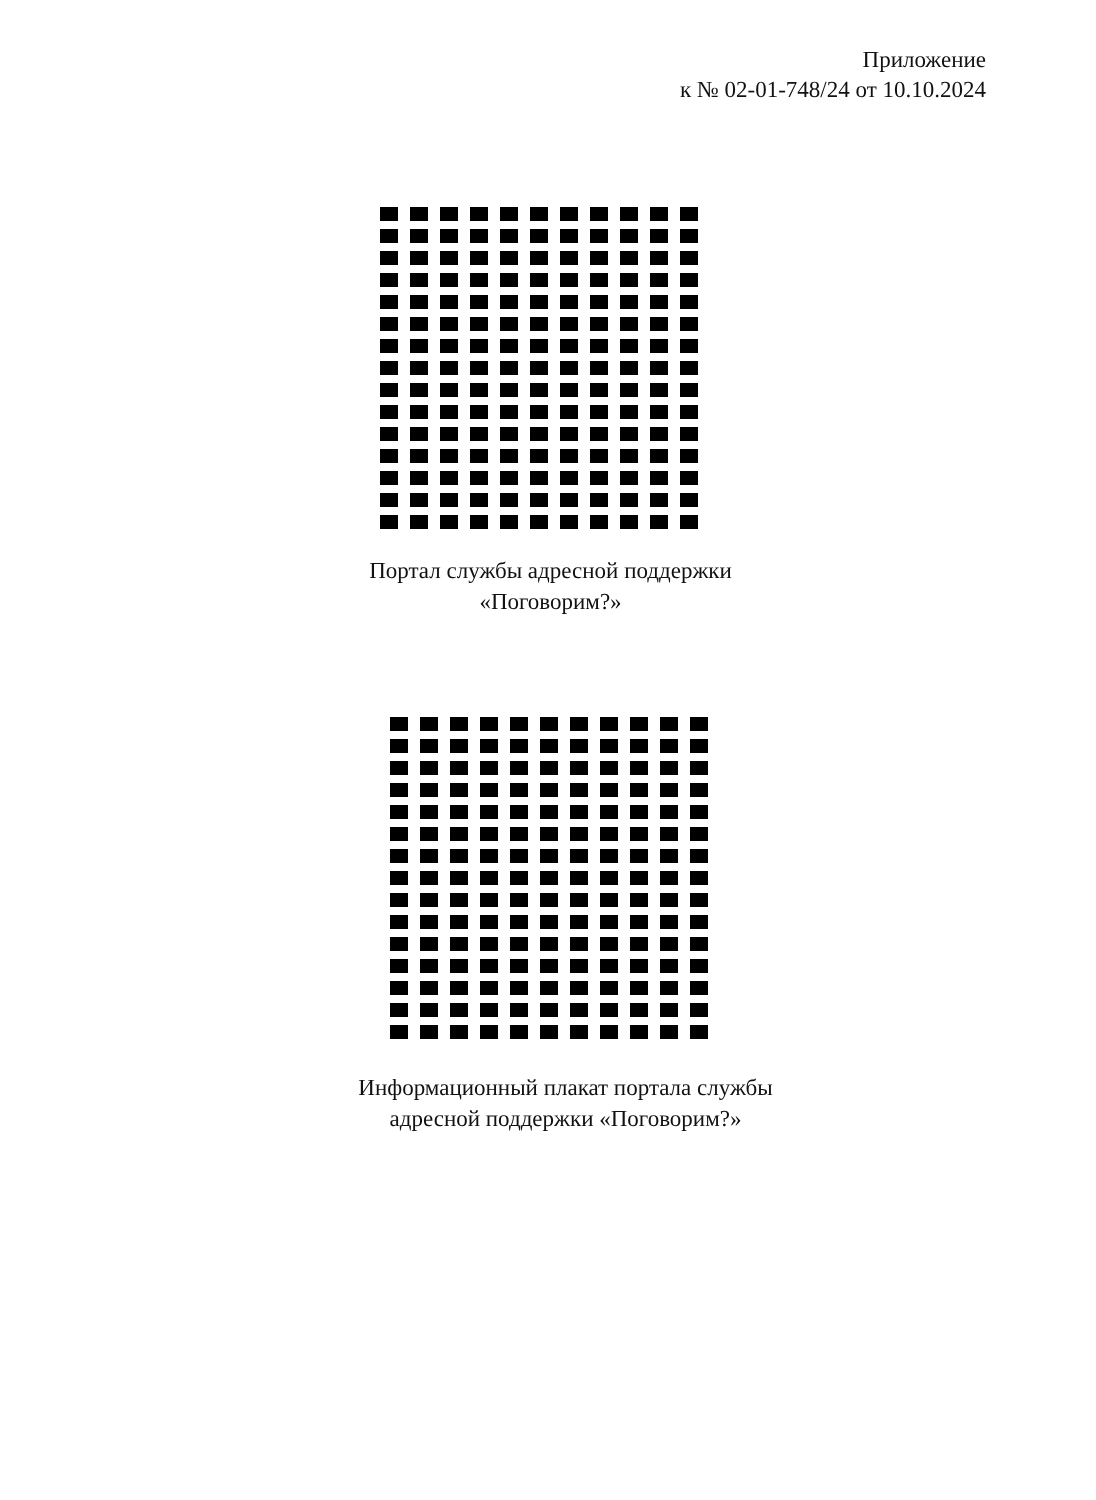Приложение
к № 02-01-748/24 от 10.10.2024
Портал службы адресной поддержки
«Поговорим?»
Информационный плакат портала службы
адресной поддержки «Поговорим?»